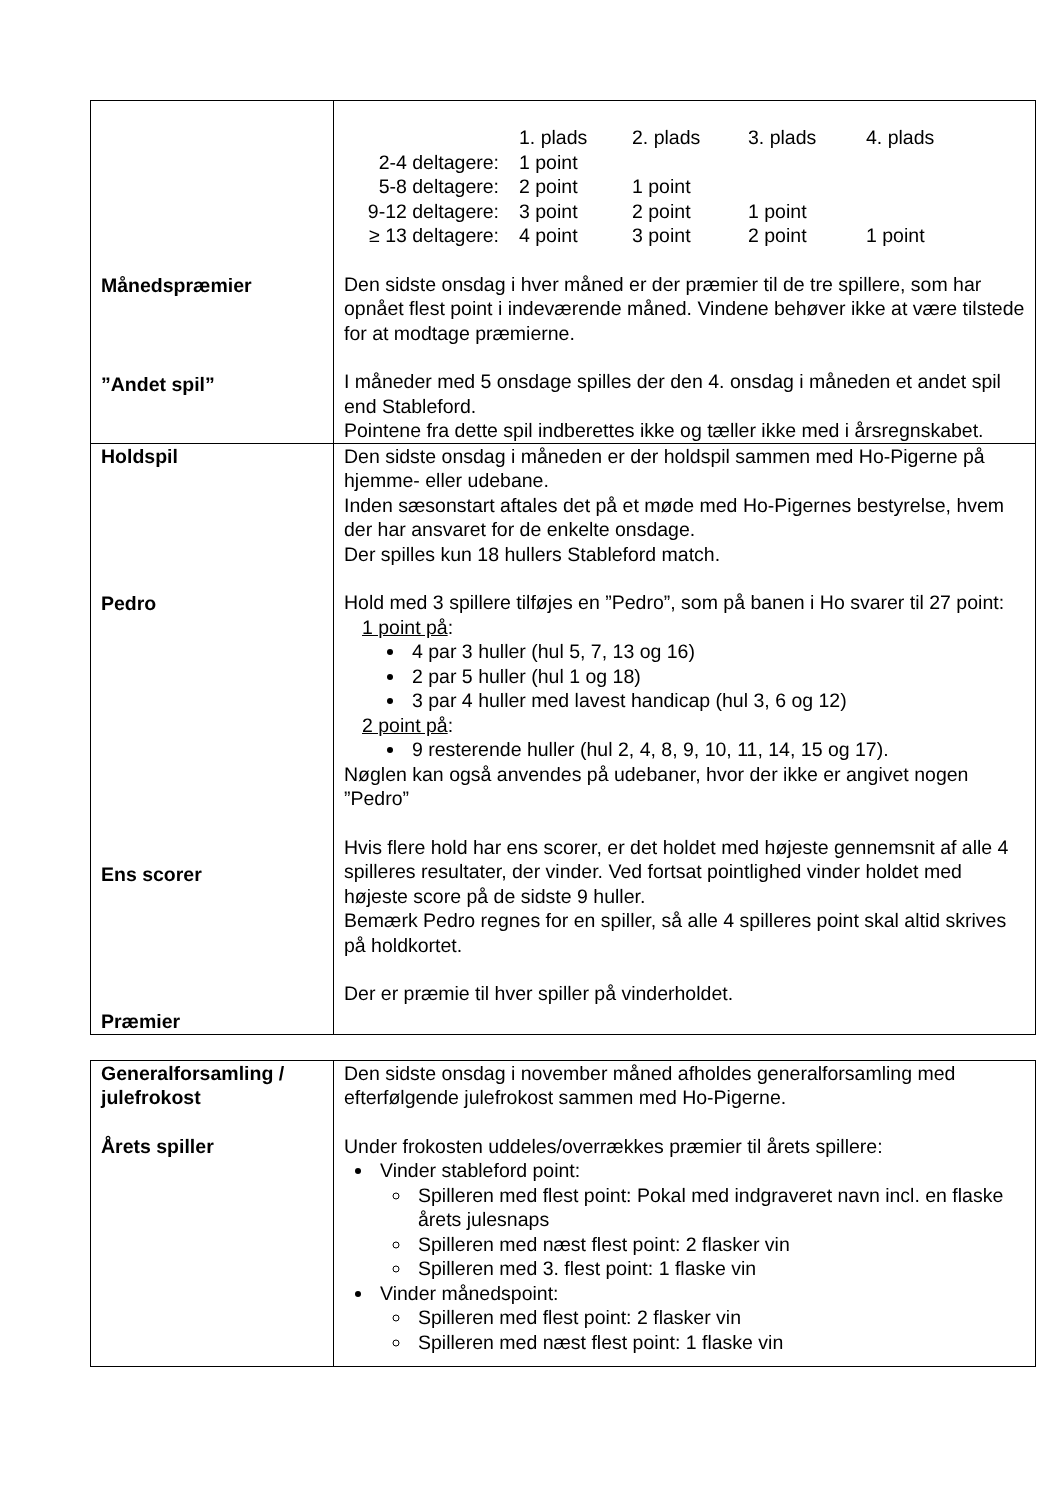| Månedspræmier ”Andet spil” | / / 1. plads / 2. plads / 3. plads / 4. plads / / 2-4 deltagere: / 1 point / / / / / 5-8 deltagere: / 2 point / 1 point / / / / 9-12 deltagere: / 3 point / 2 point / 1 point / / / ≥ 13 deltagere: / 4 point / 3 point / 2 point / 1 point / Den sidste onsdag i hver måned er der præmier til de tre spillere, som har opnået flest point i indeværende måned. Vindene behøver ikke at være tilstede for at modtage præmierne. I måneder med 5 onsdage spilles der den 4. onsdag i måneden et andet spil end Stableford. Pointene fra dette spil indberettes ikke og tæller ikke med i årsregnskabet. |
| Holdspil Pedro Ens scorer Præmier | Den sidste onsdag i måneden er der holdspil sammen med Ho-Pigerne på hjemme- eller udebane. Inden sæsonstart aftales det på et møde med Ho-Pigernes bestyrelse, hvem der har ansvaret for de enkelte onsdage. Der spilles kun 18 hullers Stableford match. Hold med 3 spillere tilføjes en ”Pedro”, som på banen i Ho svarer til 27 point: 1 point på : 4 par 3 huller (hul 5, 7, 13 og 16) 2 par 5 huller (hul 1 og 18) 3 par 4 huller med lavest handicap (hul 3, 6 og 12) 2 point på : 9 resterende huller (hul 2, 4, 8, 9, 10, 11, 14, 15 og 17). Nøglen kan også anvendes på udebaner, hvor der ikke er angivet nogen ”Pedro” Hvis flere hold har ens scorer, er det holdet med højeste gennemsnit af alle 4 spilleres resultater, der vinder. Ved fortsat pointlighed vinder holdet med højeste score på de sidste 9 huller. Bemærk Pedro regnes for en spiller, så alle 4 spilleres point skal altid skrives på holdkortet. Der er præmie til hver spiller på vinderholdet. |
| Generalforsamling / julefrokost Årets spiller | Den sidste onsdag i november måned afholdes generalforsamling med efterfølgende julefrokost sammen med Ho-Pigerne. Under frokosten uddeles/overrækkes præmier til årets spillere: Vinder stableford point: Spilleren med flest point: Pokal med indgraveret navn incl. en flaske årets julesnaps Spilleren med næst flest point: 2 flasker vin Spilleren med 3. flest point: 1 flaske vin Vinder månedspoint: Spilleren med flest point: 2 flasker vin Spilleren med næst flest point: 1 flaske vin |